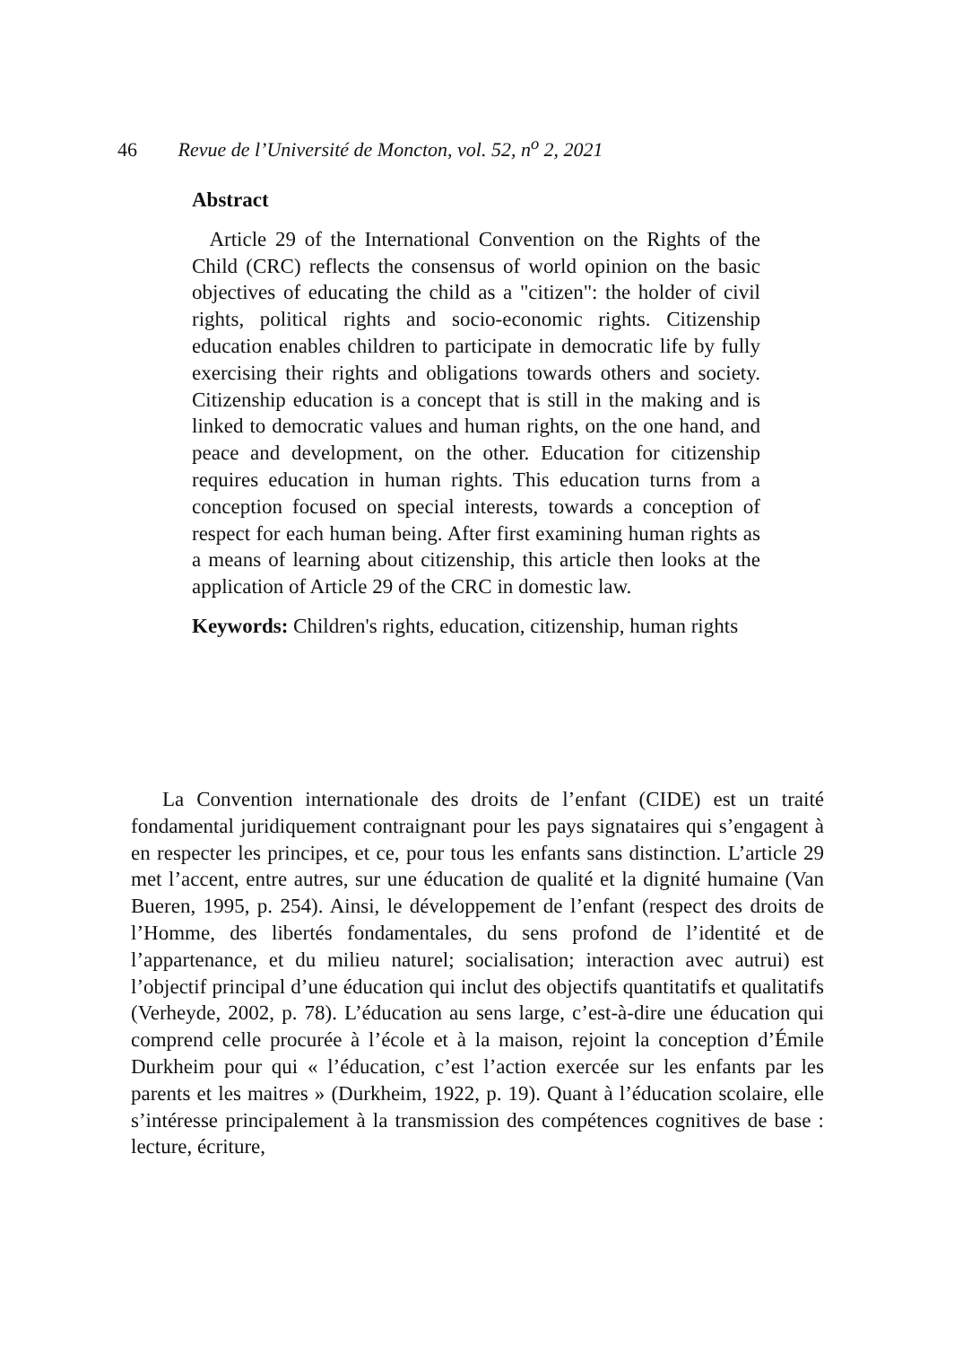46 Revue de l’Université de Moncton, vol. 52, n<sup>o</sup> 2, 2021
Abstract
Article 29 of the International Convention on the Rights of the Child (CRC) reflects the consensus of world opinion on the basic objectives of educating the child as a "citizen": the holder of civil rights, political rights and socio-economic rights. Citizenship education enables children to participate in democratic life by fully exercising their rights and obligations towards others and society. Citizenship education is a concept that is still in the making and is linked to democratic values and human rights, on the one hand, and peace and development, on the other. Education for citizenship requires education in human rights. This education turns from a conception focused on special interests, towards a conception of respect for each human being. After first examining human rights as a means of learning about citizenship, this article then looks at the application of Article 29 of the CRC in domestic law.
Keywords: Children's rights, education, citizenship, human rights
La Convention internationale des droits de l’enfant (CIDE) est un traité fondamental juridiquement contraignant pour les pays signataires qui s’engagent à en respecter les principes, et ce, pour tous les enfants sans distinction. L’article 29 met l’accent, entre autres, sur une éducation de qualité et la dignité humaine (Van Bueren, 1995, p. 254). Ainsi, le développement de l’enfant (respect des droits de l’Homme, des libertés fondamentales, du sens profond de l’identité et de l’appartenance, et du milieu naturel; socialisation; interaction avec autrui) est l’objectif principal d’une éducation qui inclut des objectifs quantitatifs et qualitatifs (Verheyde, 2002, p. 78). L’éducation au sens large, c’est-à-dire une éducation qui comprend celle procurée à l’école et à la maison, rejoint la conception d’Émile Durkheim pour qui « l’éducation, c’est l’action exercée sur les enfants par les parents et les maitres » (Durkheim, 1922, p. 19). Quant à l’éducation scolaire, elle s’intéresse principalement à la transmission des compétences cognitives de base : lecture, écriture,